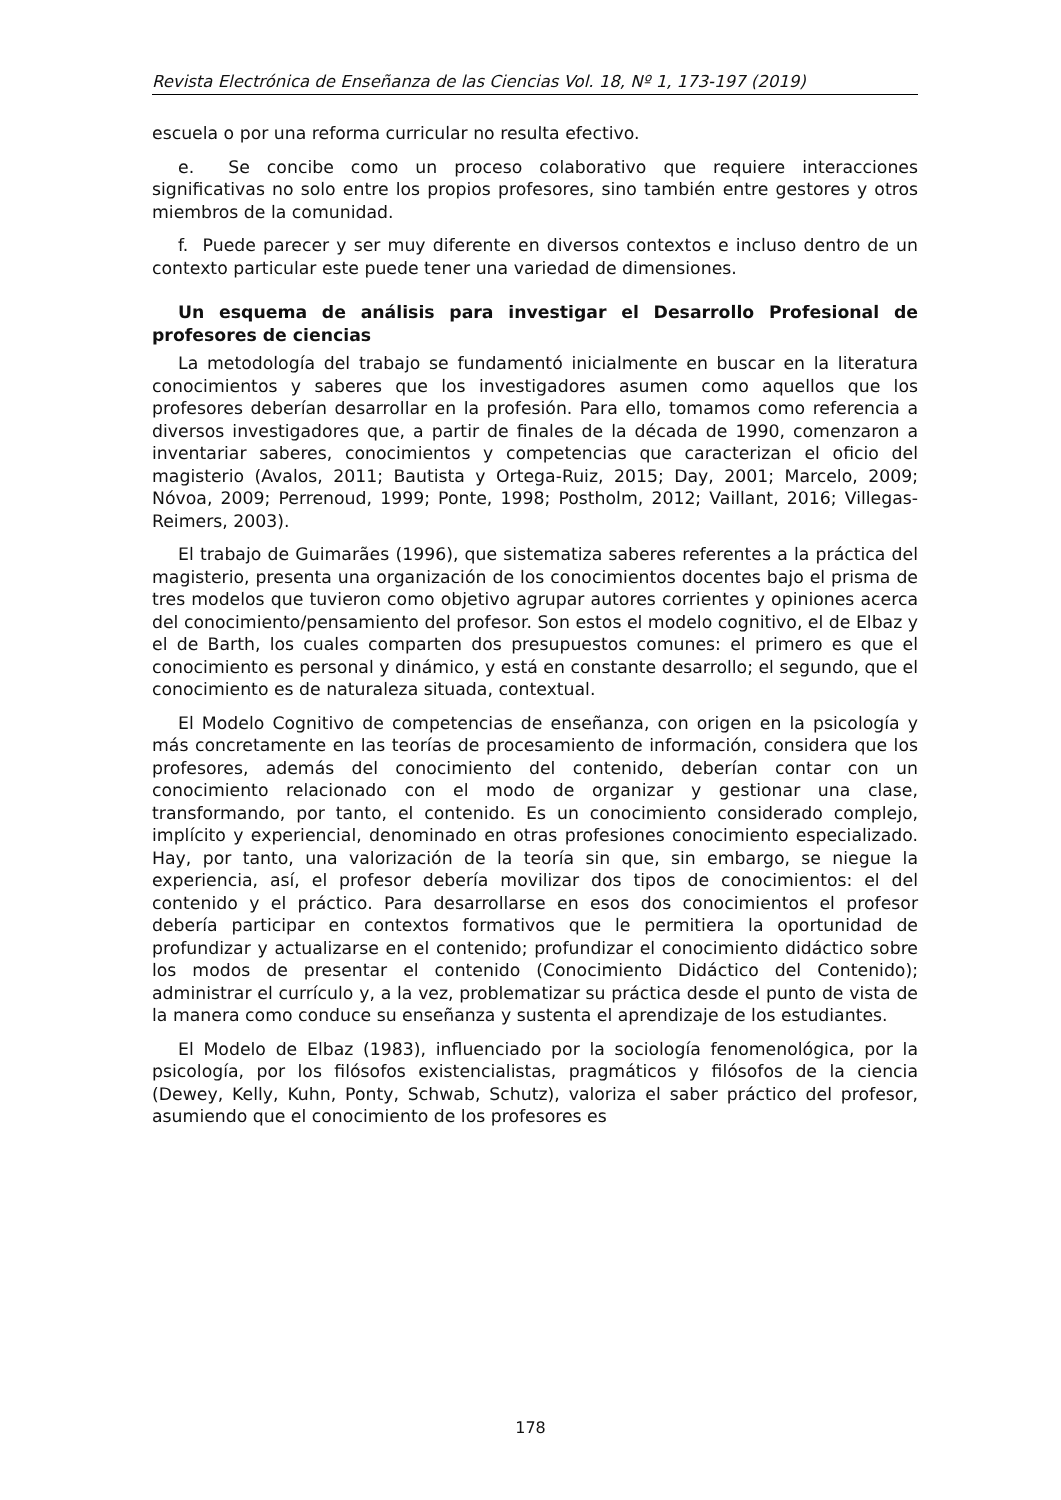Revista Electrónica de Enseñanza de las Ciencias Vol. 18, Nº 1, 173-197 (2019)
escuela o por una reforma curricular no resulta efectivo.
e. Se concibe como un proceso colaborativo que requiere interacciones significativas no solo entre los propios profesores, sino también entre gestores y otros miembros de la comunidad.
f. Puede parecer y ser muy diferente en diversos contextos e incluso dentro de un contexto particular este puede tener una variedad de dimensiones.
Un esquema de análisis para investigar el Desarrollo Profesional de profesores de ciencias
La metodología del trabajo se fundamentó inicialmente en buscar en la literatura conocimientos y saberes que los investigadores asumen como aquellos que los profesores deberían desarrollar en la profesión. Para ello, tomamos como referencia a diversos investigadores que, a partir de finales de la década de 1990, comenzaron a inventariar saberes, conocimientos y competencias que caracterizan el oficio del magisterio (Avalos, 2011; Bautista y Ortega-Ruiz, 2015; Day, 2001; Marcelo, 2009; Nóvoa, 2009; Perrenoud, 1999; Ponte, 1998; Postholm, 2012; Vaillant, 2016; Villegas-Reimers, 2003).
El trabajo de Guimarães (1996), que sistematiza saberes referentes a la práctica del magisterio, presenta una organización de los conocimientos docentes bajo el prisma de tres modelos que tuvieron como objetivo agrupar autores corrientes y opiniones acerca del conocimiento/pensamiento del profesor. Son estos el modelo cognitivo, el de Elbaz y el de Barth, los cuales comparten dos presupuestos comunes: el primero es que el conocimiento es personal y dinámico, y está en constante desarrollo; el segundo, que el conocimiento es de naturaleza situada, contextual.
El Modelo Cognitivo de competencias de enseñanza, con origen en la psicología y más concretamente en las teorías de procesamiento de información, considera que los profesores, además del conocimiento del contenido, deberían contar con un conocimiento relacionado con el modo de organizar y gestionar una clase, transformando, por tanto, el contenido. Es un conocimiento considerado complejo, implícito y experiencial, denominado en otras profesiones conocimiento especializado. Hay, por tanto, una valorización de la teoría sin que, sin embargo, se niegue la experiencia, así, el profesor debería movilizar dos tipos de conocimientos: el del contenido y el práctico. Para desarrollarse en esos dos conocimientos el profesor debería participar en contextos formativos que le permitiera la oportunidad de profundizar y actualizarse en el contenido; profundizar el conocimiento didáctico sobre los modos de presentar el contenido (Conocimiento Didáctico del Contenido); administrar el currículo y, a la vez, problematizar su práctica desde el punto de vista de la manera como conduce su enseñanza y sustenta el aprendizaje de los estudiantes.
El Modelo de Elbaz (1983), influenciado por la sociología fenomenológica, por la psicología, por los filósofos existencialistas, pragmáticos y filósofos de la ciencia (Dewey, Kelly, Kuhn, Ponty, Schwab, Schutz), valoriza el saber práctico del profesor, asumiendo que el conocimiento de los profesores es
178